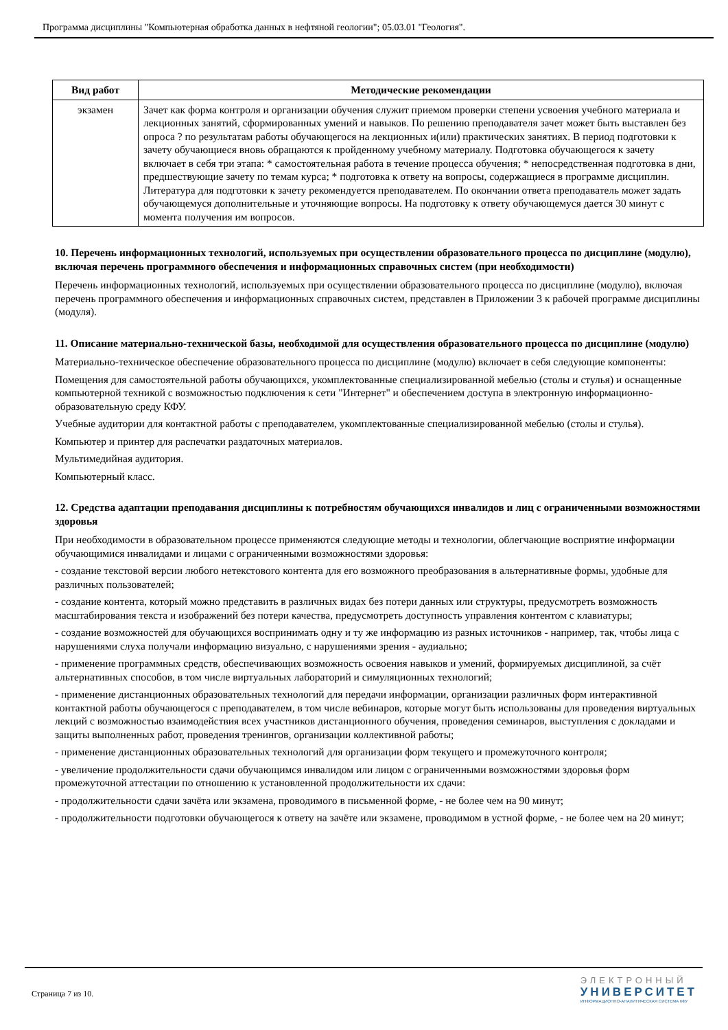Программа дисциплины "Компьютерная обработка данных в нефтяной геологии"; 05.03.01 "Геология".
| Вид работ | Методические рекомендации |
| --- | --- |
| экзамен | Зачет как форма контроля и организации обучения служит приемом проверки степени усвоения учебного материала и лекционных занятий, сформированных умений и навыков. По решению преподавателя зачет может быть выставлен без опроса ? по результатам работы обучающегося на лекционных и(или) практических занятиях. В период подготовки к зачету обучающиеся вновь обращаются к пройденному учебному материалу. Подготовка обучающегося к зачету включает в себя три этапа: * самостоятельная работа в течение процесса обучения; * непосредственная подготовка в дни, предшествующие зачету по темам курса; * подготовка к ответу на вопросы, содержащиеся в программе дисциплин. Литература для подготовки к зачету рекомендуется преподавателем. По окончании ответа преподаватель может задать обучающемуся дополнительные и уточняющие вопросы. На подготовку к ответу обучающемуся дается 30 минут с момента получения им вопросов. |
10. Перечень информационных технологий, используемых при осуществлении образовательного процесса по дисциплине (модулю), включая перечень программного обеспечения и информационных справочных систем (при необходимости)
Перечень информационных технологий, используемых при осуществлении образовательного процесса по дисциплине (модулю), включая перечень программного обеспечения и информационных справочных систем, представлен в Приложении 3 к рабочей программе дисциплины (модуля).
11. Описание материально-технической базы, необходимой для осуществления образовательного процесса по дисциплине (модулю)
Материально-техническое обеспечение образовательного процесса по дисциплине (модулю) включает в себя следующие компоненты:
Помещения для самостоятельной работы обучающихся, укомплектованные специализированной мебелью (столы и стулья) и оснащенные компьютерной техникой с возможностью подключения к сети "Интернет" и обеспечением доступа в электронную информационно-образовательную среду КФУ.
Учебные аудитории для контактной работы с преподавателем, укомплектованные специализированной мебелью (столы и стулья).
Компьютер и принтер для распечатки раздаточных материалов.
Мультимедийная аудитория.
Компьютерный класс.
12. Средства адаптации преподавания дисциплины к потребностям обучающихся инвалидов и лиц с ограниченными возможностями здоровья
При необходимости в образовательном процессе применяются следующие методы и технологии, облегчающие восприятие информации обучающимися инвалидами и лицами с ограниченными возможностями здоровья:
- создание текстовой версии любого нетекстового контента для его возможного преобразования в альтернативные формы, удобные для различных пользователей;
- создание контента, который можно представить в различных видах без потери данных или структуры, предусмотреть возможность масштабирования текста и изображений без потери качества, предусмотреть доступность управления контентом с клавиатуры;
- создание возможностей для обучающихся воспринимать одну и ту же информацию из разных источников - например, так, чтобы лица с нарушениями слуха получали информацию визуально, с нарушениями зрения - аудиально;
- применение программных средств, обеспечивающих возможность освоения навыков и умений, формируемых дисциплиной, за счёт альтернативных способов, в том числе виртуальных лабораторий и симуляционных технологий;
- применение дистанционных образовательных технологий для передачи информации, организации различных форм интерактивной контактной работы обучающегося с преподавателем, в том числе вебинаров, которые могут быть использованы для проведения виртуальных лекций с возможностью взаимодействия всех участников дистанционного обучения, проведения семинаров, выступления с докладами и защиты выполненных работ, проведения тренингов, организации коллективной работы;
- применение дистанционных образовательных технологий для организации форм текущего и промежуточного контроля;
- увеличение продолжительности сдачи обучающимся инвалидом или лицом с ограниченными возможностями здоровья форм промежуточной аттестации по отношению к установленной продолжительности их сдачи:
- продолжительности сдачи зачёта или экзамена, проводимого в письменной форме, - не более чем на 90 минут;
- продолжительности подготовки обучающегося к ответу на зачёте или экзамене, проводимом в устной форме, - не более чем на 20 минут;
Страница 7 из 10.
ЭЛЕКТРОННЫЙ
УНИВЕРСИТЕТ
ИНФОРМАЦИОННО-АНАЛИТИЧЕСКАЯ СИСТЕМА КФУ